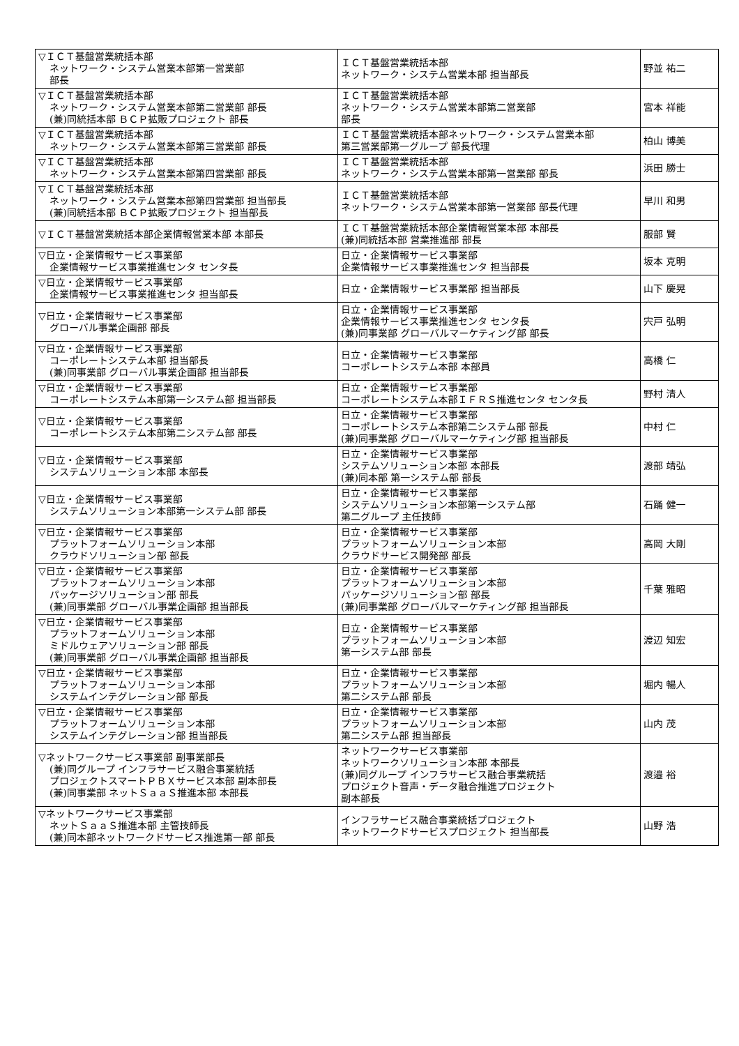| ▽ＩＣＴ基盤営業統括本部 ネットワーク・システム営業本部第一営業部 部長 | ＩＣＴ基盤営業統括本部 ネットワーク・システム営業本部 担当部長 | 野並 祐二 |
| ▽ＩＣＴ基盤営業統括本部 ネットワーク・システム営業本部第二営業部 部長 (兼)同統括本部 ＢＣＰ拡販プロジェクト 部長 | ＩＣＴ基盤営業統括本部 ネットワーク・システム営業本部第二営業部 部長 | 宮本 祥能 |
| ▽ＩＣＴ基盤営業統括本部 ネットワーク・システム営業本部第三営業部 部長 | ＩＣＴ基盤営業統括本部ネットワーク・システム営業本部 第三営業部第一グループ 部長代理 | 柏山 博美 |
| ▽ＩＣＴ基盤営業統括本部 ネットワーク・システム営業本部第四営業部 部長 | ＩＣＴ基盤営業統括本部 ネットワーク・システム営業本部第一営業部 部長 | 浜田 勝士 |
| ▽ＩＣＴ基盤営業統括本部 ネットワーク・システム営業本部第四営業部 担当部長 (兼)同統括本部 ＢＣＰ拡販プロジェクト 担当部長 | ＩＣＴ基盤営業統括本部 ネットワーク・システム営業本部第一営業部 部長代理 | 早川 和男 |
| ▽ＩＣＴ基盤営業統括本部企業情報営業本部 本部長 | ＩＣＴ基盤営業統括本部企業情報営業本部 本部長 (兼)同統括本部 営業推進部 部長 | 服部 賢 |
| ▽日立・企業情報サービス事業部 企業情報サービス事業推進センタ センタ長 | 日立・企業情報サービス事業部 企業情報サービス事業推進センタ 担当部長 | 坂本 克明 |
| ▽日立・企業情報サービス事業部 企業情報サービス事業推進センタ 担当部長 | 日立・企業情報サービス事業部 担当部長 | 山下 慶晃 |
| ▽日立・企業情報サービス事業部 グローバル事業企画部 部長 | 日立・企業情報サービス事業部 企業情報サービス事業推進センタ センタ長 (兼)同事業部 グローバルマーケティング部 部長 | 宍戸 弘明 |
| ▽日立・企業情報サービス事業部 コーポレートシステム本部 担当部長 (兼)同事業部 グローバル事業企画部 担当部長 | 日立・企業情報サービス事業部 コーポレートシステム本部 本部員 | 高橋 仁 |
| ▽日立・企業情報サービス事業部 コーポレートシステム本部第一システム部 担当部長 | 日立・企業情報サービス事業部 コーポレートシステム本部ＩＦＲＳ推進センタ センタ長 | 野村 清人 |
| ▽日立・企業情報サービス事業部 コーポレートシステム本部第二システム部 部長 | 日立・企業情報サービス事業部 コーポレートシステム本部第二システム部 部長 (兼)同事業部 グローバルマーケティング部 担当部長 | 中村 仁 |
| ▽日立・企業情報サービス事業部 システムソリューション本部 本部長 | 日立・企業情報サービス事業部 システムソリューション本部 本部長 (兼)同本部 第一システム部 部長 | 渡部 靖弘 |
| ▽日立・企業情報サービス事業部 システムソリューション本部第一システム部 部長 | 日立・企業情報サービス事業部 システムソリューション本部第一システム部 第二グループ 主任技師 | 石踊 健一 |
| ▽日立・企業情報サービス事業部 プラットフォームソリューション本部 クラウドソリューション部 部長 | 日立・企業情報サービス事業部 プラットフォームソリューション本部 クラウドサービス開発部 部長 | 高岡 大剛 |
| ▽日立・企業情報サービス事業部 プラットフォームソリューション本部 パッケージソリューション部 部長 (兼)同事業部 グローバル事業企画部 担当部長 | 日立・企業情報サービス事業部 プラットフォームソリューション本部 パッケージソリューション部 部長 (兼)同事業部 グローバルマーケティング部 担当部長 | 千葉 雅昭 |
| ▽日立・企業情報サービス事業部 プラットフォームソリューション本部 ミドルウェアソリューション部 部長 (兼)同事業部 グローバル事業企画部 担当部長 | 日立・企業情報サービス事業部 プラットフォームソリューション本部 第一システム部 部長 | 渡辺 知宏 |
| ▽日立・企業情報サービス事業部 プラットフォームソリューション本部 システムインテグレーション部 部長 | 日立・企業情報サービス事業部 プラットフォームソリューション本部 第二システム部 部長 | 堀内 暢人 |
| ▽日立・企業情報サービス事業部 プラットフォームソリューション本部 システムインテグレーション部 担当部長 | 日立・企業情報サービス事業部 プラットフォームソリューション本部 第二システム部 担当部長 | 山内 茂 |
| ▽ネットワークサービス事業部 副事業部長 (兼)同グループ インフラサービス融合事業統括 プロジェクトスマートＰＢＸサービス本部 副本部長 (兼)同事業部 ネットＳａａＳ推進本部 本部長 | ネットワークサービス事業部 ネットワークソリューション本部 本部長 (兼)同グループ インフラサービス融合事業統括 プロジェクト音声・データ融合推進プロジェクト 副本部長 | 渡邉 裕 |
| ▽ネットワークサービス事業部 ネットＳａａＳ推進本部 主管技師長 (兼)同本部ネットワークドサービス推進第一部 部長 | インフラサービス融合事業統括プロジェクト ネットワークドサービスプロジェクト 担当部長 | 山野 浩 |